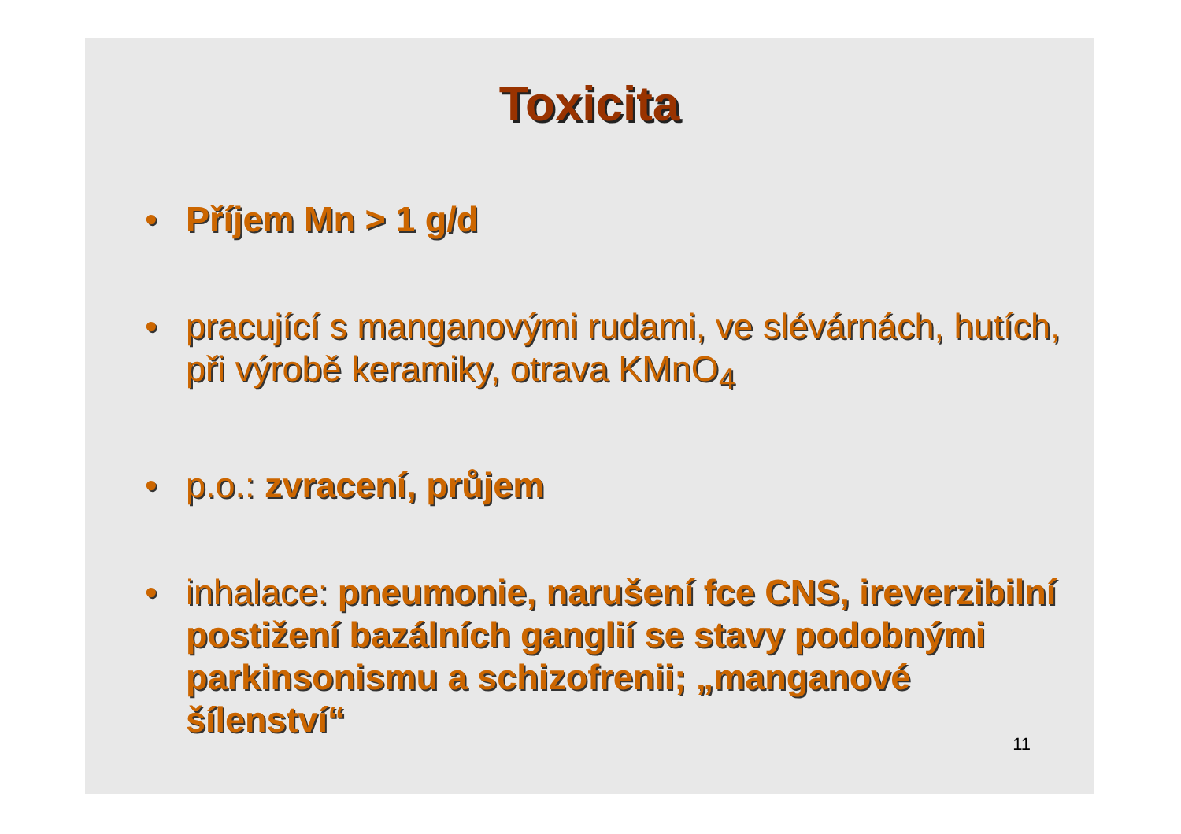Toxicita
• Příjem Mn > 1 g/d
• pracující s manganovými rudami, ve slévárnách, hutích, při výrobě keramiky, otrava KMnO<sub>4</sub>
• p.o.: zvracení, průjem
• inhalace: pneumonie, narušení fce CNS, ireverzibilní postižení bazálních ganglií se stavy podobnými parkinsonismu a schizofrenii; „manganové šílenství“
11